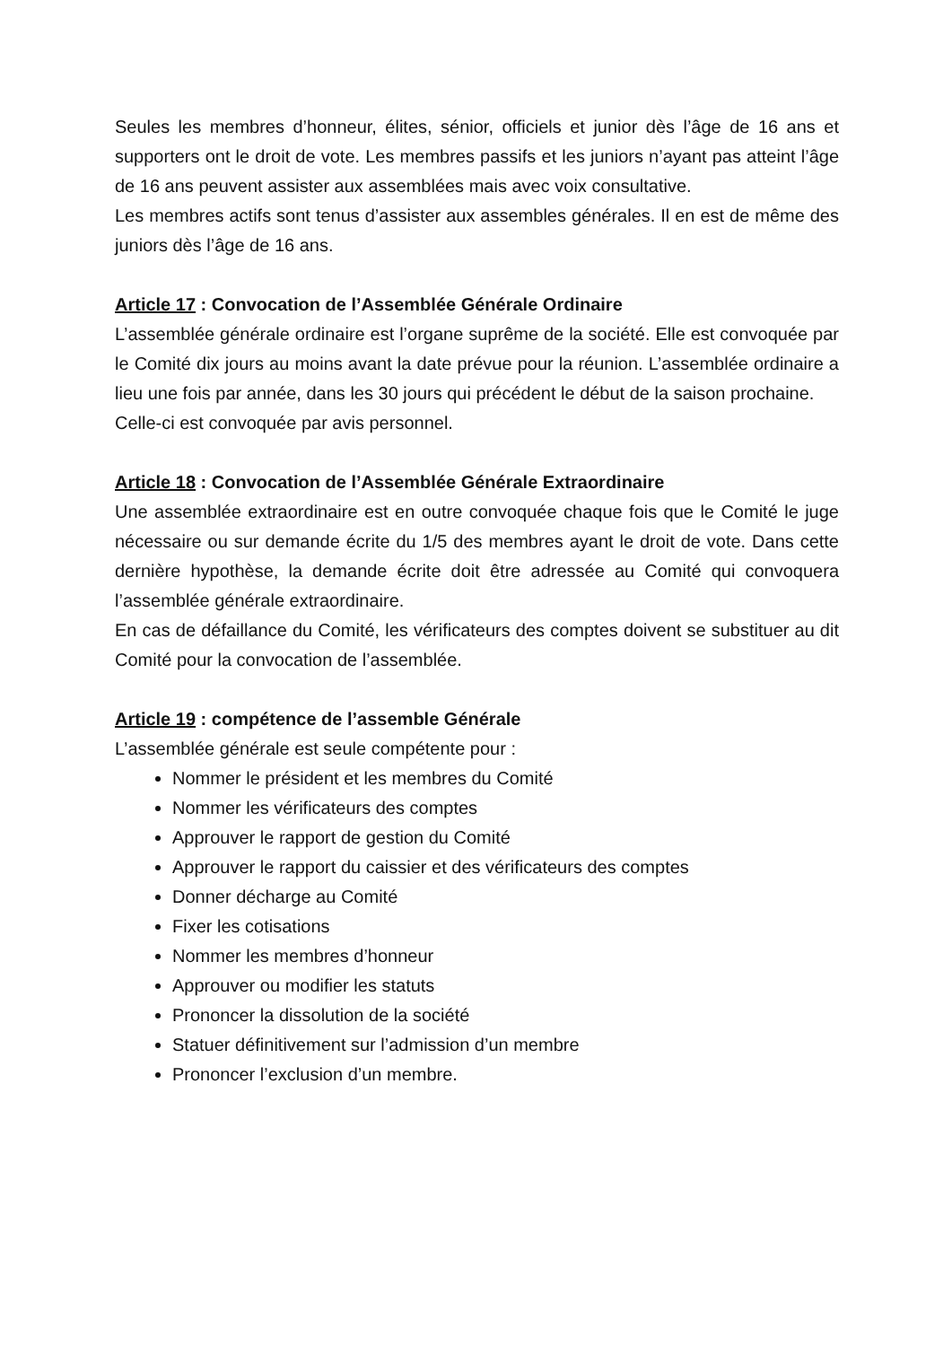Seules les membres d’honneur, élites, sénior, officiels et junior dès l’âge de 16 ans et supporters ont le droit de vote. Les membres passifs et les juniors n’ayant pas atteint l’âge de 16 ans peuvent assister aux assemblées mais avec voix consultative.
Les membres actifs sont tenus d’assister aux assembles générales. Il en est de même des juniors dès l’âge de 16 ans.
Article 17 : Convocation de l’Assemblée Générale Ordinaire
L’assemblée générale ordinaire est l’organe suprême de la société. Elle est convoquée par le Comité dix jours au moins avant la date prévue pour la réunion. L’assemblée ordinaire a lieu une fois par année, dans les 30 jours qui précédent le début de la saison prochaine.
Celle-ci est convoquée par avis personnel.
Article 18 : Convocation de l’Assemblée Générale Extraordinaire
Une assemblée extraordinaire est en outre convoquée chaque fois que le Comité le juge nécessaire ou sur demande écrite du 1/5 des membres ayant le droit de vote. Dans cette dernière hypothèse, la demande écrite doit être adressée au Comité qui convoquera l’assemblée générale extraordinaire.
En cas de défaillance du Comité, les vérificateurs des comptes doivent se substituer au dit Comité pour la convocation de l’assemblée.
Article 19 : compétence de l’assemble Générale
L’assemblée générale est seule compétente pour :
Nommer le président et les membres du Comité
Nommer les vérificateurs des comptes
Approuver le rapport de gestion du Comité
Approuver le rapport du caissier et des vérificateurs des comptes
Donner décharge au Comité
Fixer les cotisations
Nommer les membres d’honneur
Approuver ou modifier les statuts
Prononcer la dissolution de la société
Statuer définitivement sur l’admission d’un membre
Prononcer l’exclusion d’un membre.